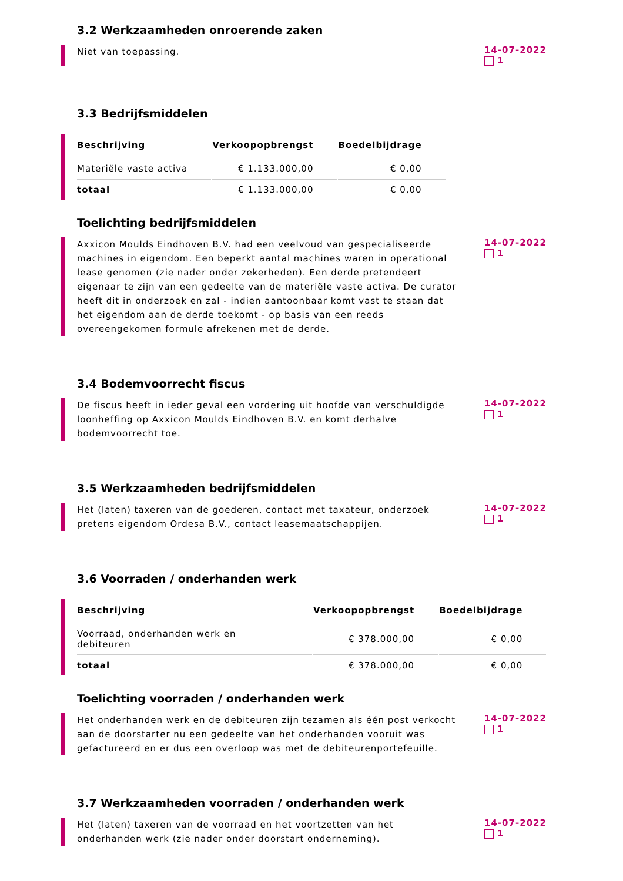3.2 Werkzaamheden onroerende zaken
Niet van toepassing.
14-07-2022
1
3.3 Bedrijfsmiddelen
| Beschrijving | Verkoopopbrengst | Boedelbijdrage |
| --- | --- | --- |
| Materiële vaste activa | € 1.133.000,00 | € 0,00 |
| totaal | € 1.133.000,00 | € 0,00 |
Toelichting bedrijfsmiddelen
Axxicon Moulds Eindhoven B.V. had een veelvoud van gespecialiseerde machines in eigendom. Een beperkt aantal machines waren in operational lease genomen (zie nader onder zekerheden). Een derde pretendeert eigenaar te zijn van een gedeelte van de materiële vaste activa. De curator heeft dit in onderzoek en zal - indien aantoonbaar komt vast te staan dat het eigendom aan de derde toekomt - op basis van een reeds overeengekomen formule afrekenen met de derde.
14-07-2022
1
3.4 Bodemvoorrecht fiscus
De fiscus heeft in ieder geval een vordering uit hoofde van verschuldigde loonheffing op Axxicon Moulds Eindhoven B.V. en komt derhalve bodemvoorrecht toe.
14-07-2022
1
3.5 Werkzaamheden bedrijfsmiddelen
Het (laten) taxeren van de goederen, contact met taxateur, onderzoek pretens eigendom Ordesa B.V., contact leasemaatschappijen.
14-07-2022
1
3.6 Voorraden / onderhanden werk
| Beschrijving | Verkoopopbrengst | Boedelbijdrage |
| --- | --- | --- |
| Voorraad, onderhanden werk en debiteuren | € 378.000,00 | € 0,00 |
| totaal | € 378.000,00 | € 0,00 |
Toelichting voorraden / onderhanden werk
Het onderhanden werk en de debiteuren zijn tezamen als één post verkocht aan de doorstarter nu een gedeelte van het onderhanden vooruit was gefactureerd en er dus een overloop was met de debiteurenportefeuille.
14-07-2022
1
3.7 Werkzaamheden voorraden / onderhanden werk
Het (laten) taxeren van de voorraad en het voortzetten van het onderhanden werk (zie nader onder doorstart onderneming).
14-07-2022
1